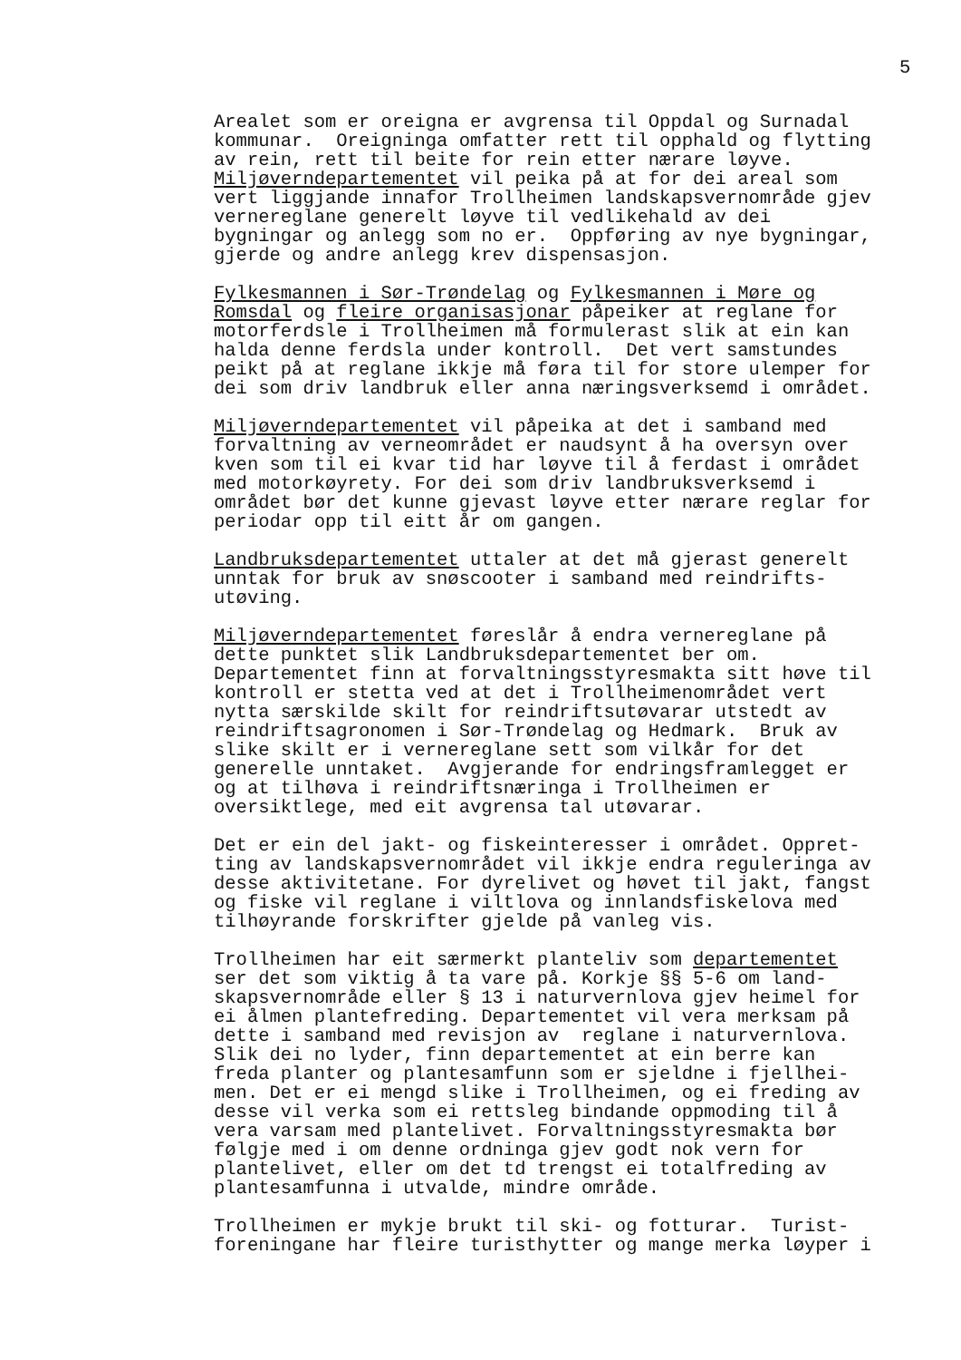5
Arealet som er oreigna er avgrensa til Oppdal og Surnadal kommunar. Oreigninga omfatter rett til opphald og flytting av rein, rett til beite for rein etter nærare løyve. Miljøverndepartementet vil peika på at for dei areal som vert liggjande innafor Trollheimen landskapsvernområde gjev vernereglane generelt løyve til vedlikehald av dei bygningar og anlegg som no er. Oppføring av nye bygningar, gjerde og andre anlegg krev dispensasjon.
Fylkesmannen i Sør-Trøndelag og Fylkesmannen i Møre og Romsdal og fleire organisasjonar påpeiker at reglane for motorferdsle i Trollheimen må formulerast slik at ein kan halda denne ferdsla under kontroll. Det vert samstundes peikt på at reglane ikkje må føra til for store ulemper for dei som driv landbruk eller anna næringsverksemd i området.
Miljøverndepartementet vil påpeika at det i samband med forvaltning av verneområdet er naudsynt å ha oversyn over kven som til ei kvar tid har løyve til å ferdast i området med motorkøyrety. For dei som driv landbruksverksemd i området bør det kunne gjevast løyve etter nærare reglar for periodar opp til eitt år om gangen.
Landbruksdepartementet uttaler at det må gjerast generelt unntak for bruk av snøscooter i samband med reindrifts- utøving.
Miljøverndepartementet føreslår å endra vernereglane på dette punktet slik Landbruksdepartementet ber om. Departementet finn at forvaltningsstyresmakta sitt høve til kontroll er stetta ved at det i Trollheimenområdet vert nytta særskilde skilt for reindriftsutøvarar utstedt av reindriftsagronomen i Sør-Trøndelag og Hedmark. Bruk av slike skilt er i vernereglane sett som vilkår for det generelle unntaket. Avgjerande for endringsframlegget er og at tilhøva i reindriftsnæringa i Trollheimen er oversiktlege, med eit avgrensa tal utøvarar.
Det er ein del jakt- og fiskeinteresser i området. Oppret- ting av landskapsvernområdet vil ikkje endra reguleringa av desse aktivitetane. For dyrelivet og høvet til jakt, fangst og fiske vil reglane i viltlova og innlandsfiskelova med tilhøyrande forskrifter gjelde på vanleg vis.
Trollheimen har eit særmerkt planteliv som departementet ser det som viktig å ta vare på. Korkje §§ 5-6 om land- skapsvernområde eller § 13 i naturvernlova gjev heimel for ei ålmen plantefreding. Departementet vil vera merksam på dette i samband med revisjon av reglane i naturvernlova. Slik dei no lyder, finn departementet at ein berre kan freda planter og plantesamfunn som er sjeldne i fjellhei- men. Det er ei mengd slike i Trollheimen, og ei freding av desse vil verka som ei rettsleg bindande oppmoding til å vera varsam med plantelivet. Forvaltningsstyresmakta bør følgje med i om denne ordninga gjev godt nok vern for plantelivet, eller om det td trengst ei totalfreding av plantesamfunna i utvalde, mindre område.
Trollheimen er mykje brukt til ski- og fotturar. Turist- foreningane har fleire turisthytter og mange merka løyper i